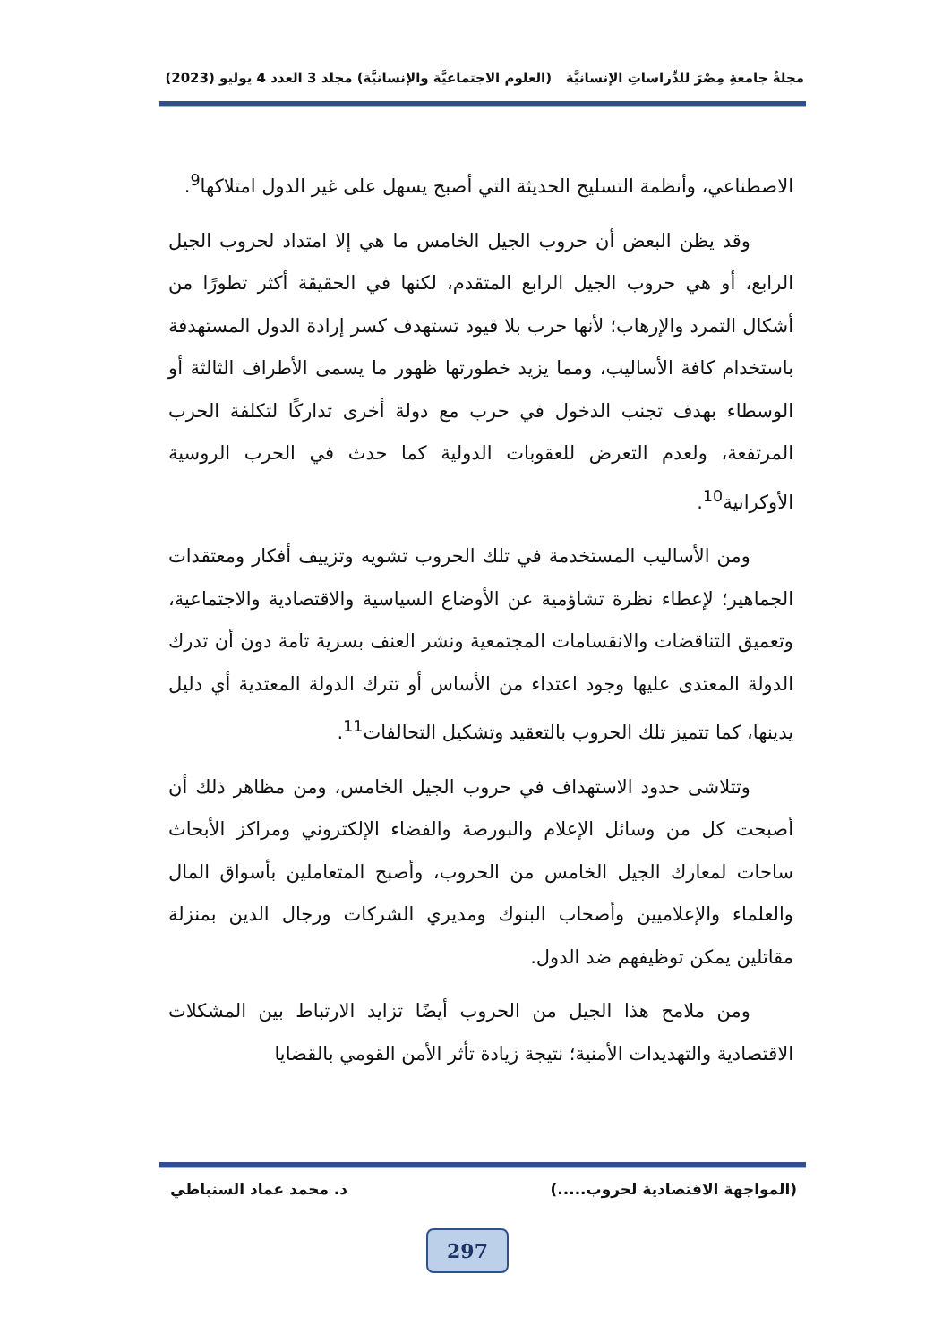مجلةُ جامعةِ مِصْرَ للدِّراساتِ الإنسانيَّة (العلوم الاجتماعيَّة والإنسانيَّة) مجلد 3 العدد 4 يوليو (2023)
الاصطناعي، وأنظمة التسليح الحديثة التي أصبح يسهل على غير الدول امتلاكها<sup>9</sup>.
وقد يظن البعض أن حروب الجيل الخامس ما هي إلا امتداد لحروب الجيل الرابع، أو هي حروب الجيل الرابع المتقدم، لكنها في الحقيقة أكثر تطورًا من أشكال التمرد والإرهاب؛ لأنها حرب بلا قيود تستهدف كسر إرادة الدول المستهدفة باستخدام كافة الأساليب، ومما يزيد خطورتها ظهور ما يسمى الأطراف الثالثة أو الوسطاء بهدف تجنب الدخول في حرب مع دولة أخرى تداركًا لتكلفة الحرب المرتفعة، ولعدم التعرض للعقوبات الدولية كما حدث في الحرب الروسية الأوكرانية<sup>10</sup>.
ومن الأساليب المستخدمة في تلك الحروب تشويه وتزييف أفكار ومعتقدات الجماهير؛ لإعطاء نظرة تشاؤمية عن الأوضاع السياسية والاقتصادية والاجتماعية، وتعميق التناقضات والانقسامات المجتمعية ونشر العنف بسرية تامة دون أن تدرك الدولة المعتدى عليها وجود اعتداء من الأساس أو تترك الدولة المعتدية أي دليل يدينها، كما تتميز تلك الحروب بالتعقيد وتشكيل التحالفات<sup>11</sup>.
وتتلاشى حدود الاستهداف في حروب الجيل الخامس، ومن مظاهر ذلك أن أصبحت كل من وسائل الإعلام والبورصة والفضاء الإلكتروني ومراكز الأبحاث ساحات لمعارك الجيل الخامس من الحروب، وأصبح المتعاملين بأسواق المال والعلماء والإعلاميين وأصحاب البنوك ومديري الشركات ورجال الدين بمنزلة مقاتلين يمكن توظيفهم ضد الدول.
ومن ملامح هذا الجيل من الحروب أيضًا تزايد الارتباط بين المشكلات الاقتصادية والتهديدات الأمنية؛ نتيجة زيادة تأثر الأمن القومي بالقضايا
(المواجهة الاقتصادية لحروب.....) د. محمد عماد السنباطي
297